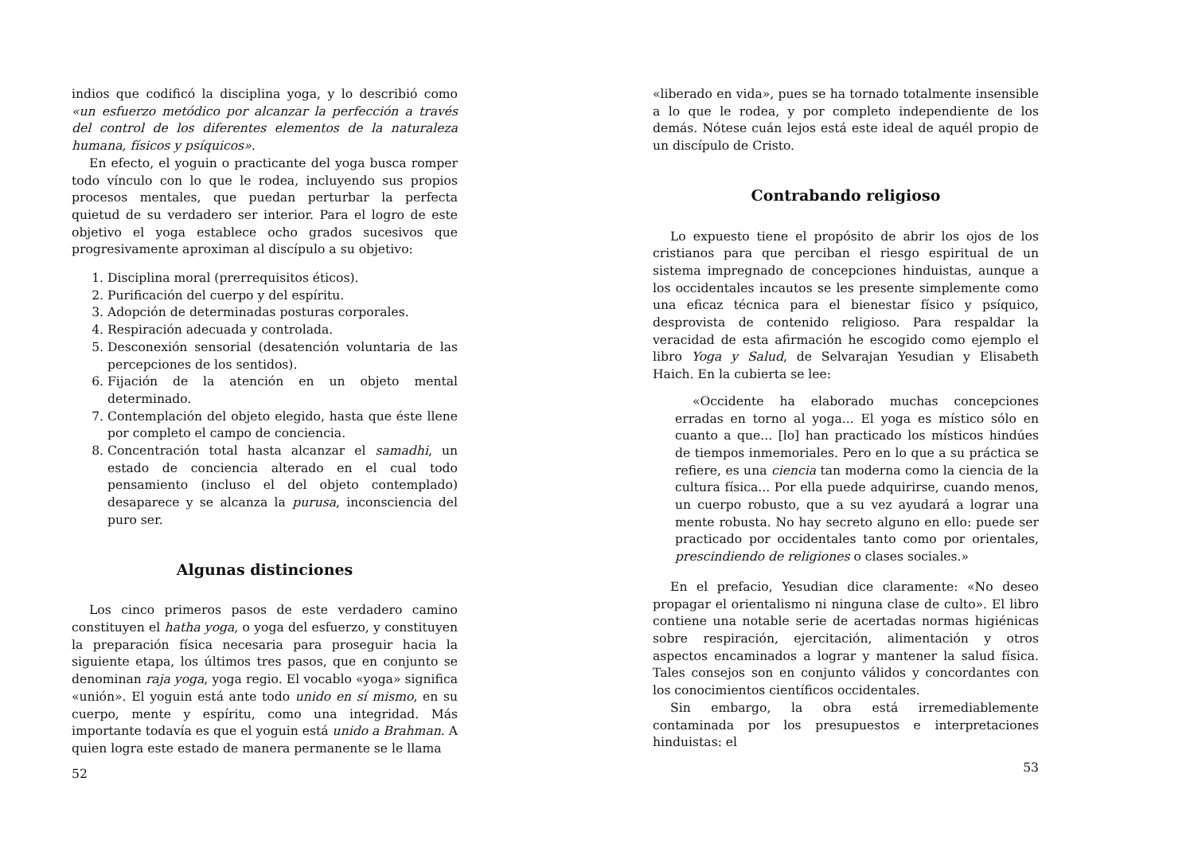indios que codificó la disciplina yoga, y lo describió como «un esfuerzo metódico por alcanzar la perfección a través del control de los diferentes elementos de la naturaleza humana, físicos y psíquicos».
En efecto, el yoguin o practicante del yoga busca romper todo vínculo con lo que le rodea, incluyendo sus propios procesos mentales, que puedan perturbar la perfecta quietud de su verdadero ser interior. Para el logro de este objetivo el yoga establece ocho grados sucesivos que progresivamente aproximan al discípulo a su objetivo:
1. Disciplina moral (prerrequisitos éticos).
2. Purificación del cuerpo y del espíritu.
3. Adopción de determinadas posturas corporales.
4. Respiración adecuada y controlada.
5. Desconexión sensorial (desatención voluntaria de las percepciones de los sentidos).
6. Fijación de la atención en un objeto mental determinado.
7. Contemplación del objeto elegido, hasta que éste llene por completo el campo de conciencia.
8. Concentración total hasta alcanzar el samadhi, un estado de conciencia alterado en el cual todo pensamiento (incluso el del objeto contemplado) desaparece y se alcanza la purusa, inconsciencia del puro ser.
Algunas distinciones
Los cinco primeros pasos de este verdadero camino constituyen el hatha yoga, o yoga del esfuerzo, y constituyen la preparación física necesaria para proseguir hacia la siguiente etapa, los últimos tres pasos, que en conjunto se denominan raja yoga, yoga regio. El vocablo «yoga» significa «unión». El yoguin está ante todo unido en sí mismo, en su cuerpo, mente y espíritu, como una integridad. Más importante todavía es que el yoguin está unido a Brahman. A quien logra este estado de manera permanente se le llama
52
«liberado en vida», pues se ha tornado totalmente insensible a lo que le rodea, y por completo independiente de los demás. Nótese cuán lejos está este ideal de aquél propio de un discípulo de Cristo.
Contrabando religioso
Lo expuesto tiene el propósito de abrir los ojos de los cristianos para que perciban el riesgo espiritual de un sistema impregnado de concepciones hinduistas, aunque a los occidentales incautos se les presente simplemente como una eficaz técnica para el bienestar físico y psíquico, desprovista de contenido religioso. Para respaldar la veracidad de esta afirmación he escogido como ejemplo el libro Yoga y Salud, de Selvarajan Yesudian y Elisabeth Haich. En la cubierta se lee:
«Occidente ha elaborado muchas concepciones erradas en torno al yoga... El yoga es místico sólo en cuanto a que... [lo] han practicado los místicos hindúes de tiempos inmemoriales. Pero en lo que a su práctica se refiere, es una ciencia tan moderna como la ciencia de la cultura física... Por ella puede adquirirse, cuando menos, un cuerpo robusto, que a su vez ayudará a lograr una mente robusta. No hay secreto alguno en ello: puede ser practicado por occidentales tanto como por orientales, prescindiendo de religiones o clases sociales.»
En el prefacio, Yesudian dice claramente: «No deseo propagar el orientalismo ni ninguna clase de culto». El libro contiene una notable serie de acertadas normas higiénicas sobre respiración, ejercitación, alimentación y otros aspectos encaminados a lograr y mantener la salud física. Tales consejos son en conjunto válidos y concordantes con los conocimientos científicos occidentales.
Sin embargo, la obra está irremediablemente contaminada por los presupuestos e interpretaciones hinduistas: el
53